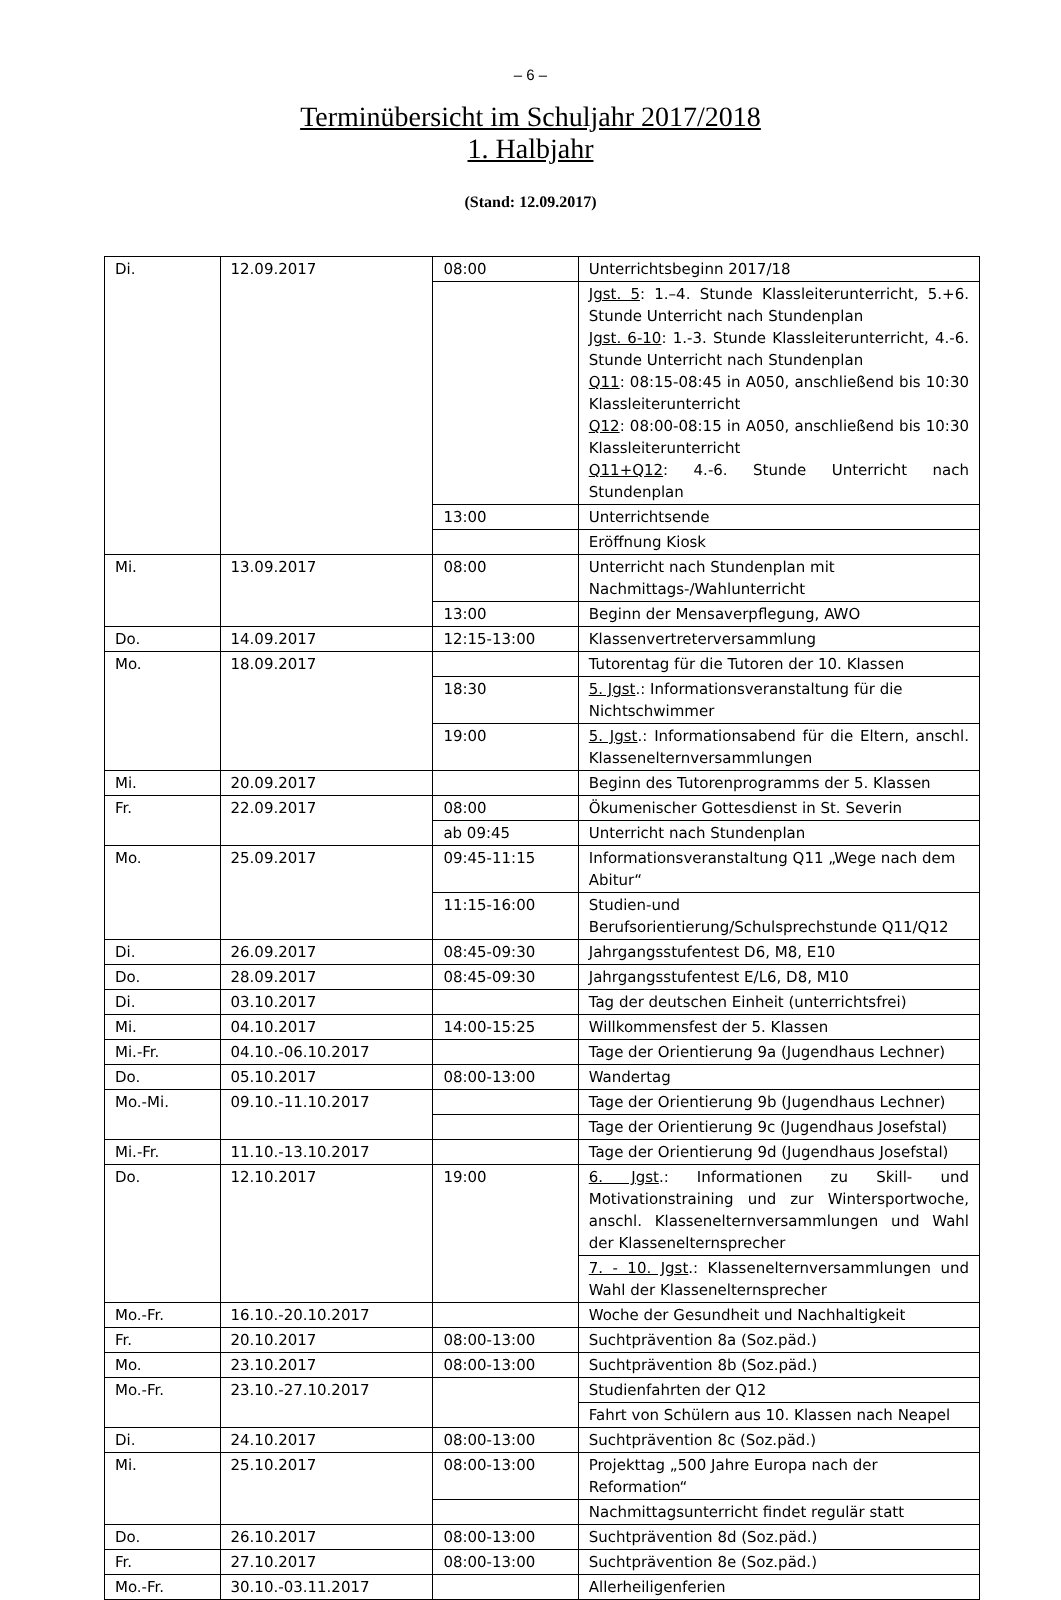– 6 –
Terminübersicht im Schuljahr 2017/2018
1. Halbjahr
(Stand: 12.09.2017)
| Di. | 12.09.2017 | 08:00 | Unterrichtsbeginn 2017/18 |
| | | | Jgst. 5 : 1.–4. Stunde Klassleiterunterricht, 5.+6. Stunde Unterricht nach Stundenplan Jgst. 6-10 : 1.-3. Stunde Klassleiterunterricht, 4.-6. Stunde Unterricht nach Stundenplan Q11 : 08:15-08:45 in A050, anschließend bis 10:30 Klassleiterunterricht Q12 : 08:00-08:15 in A050, anschließend bis 10:30 Klassleiterunterricht Q11+Q12 : 4.-6. Stunde Unterricht nach Stundenplan |
| | | 13:00 | Unterrichtsende |
| | | | Eröffnung Kiosk |
| Mi. | 13.09.2017 | 08:00 | Unterricht nach Stundenplan mit Nachmittags-/Wahlunterricht |
| | | 13:00 | Beginn der Mensaverpflegung, AWO |
| Do. | 14.09.2017 | 12:15-13:00 | Klassenvertreterversammlung |
| Mo. | 18.09.2017 | | Tutorentag für die Tutoren der 10. Klassen |
| | | 18:30 | 5. Jgst .: Informationsveranstaltung für die Nichtschwimmer |
| | | 19:00 | 5. Jgst .: Informationsabend für die Eltern, anschl. Klassenelternversammlungen |
| Mi. | 20.09.2017 | | Beginn des Tutorenprogramms der 5. Klassen |
| Fr. | 22.09.2017 | 08:00 | Ökumenischer Gottesdienst in St. Severin |
| | | ab 09:45 | Unterricht nach Stundenplan |
| Mo. | 25.09.2017 | 09:45-11:15 | Informationsveranstaltung Q11 „Wege nach dem Abitur“ |
| | | 11:15-16:00 | Studien-und Berufsorientierung/Schulsprechstunde Q11/Q12 |
| Di. | 26.09.2017 | 08:45-09:30 | Jahrgangsstufentest D6, M8, E10 |
| Do. | 28.09.2017 | 08:45-09:30 | Jahrgangsstufentest E/L6, D8, M10 |
| Di. | 03.10.2017 | | Tag der deutschen Einheit (unterrichtsfrei) |
| Mi. | 04.10.2017 | 14:00-15:25 | Willkommensfest der 5. Klassen |
| Mi.-Fr. | 04.10.-06.10.2017 | | Tage der Orientierung 9a (Jugendhaus Lechner) |
| Do. | 05.10.2017 | 08:00-13:00 | Wandertag |
| Mo.-Mi. | 09.10.-11.10.2017 | | Tage der Orientierung 9b (Jugendhaus Lechner) |
| | | | Tage der Orientierung 9c (Jugendhaus Josefstal) |
| Mi.-Fr. | 11.10.-13.10.2017 | | Tage der Orientierung 9d (Jugendhaus Josefstal) |
| Do. | 12.10.2017 | 19:00 | 6. Jgst .: Informationen zu Skill- und Motivationstraining und zur Wintersportwoche, anschl. Klassenelternversammlungen und Wahl der Klassenelternsprecher |
| | | | 7. - 10. Jgst .: Klassenelternversammlungen und Wahl der Klassenelternsprecher |
| Mo.-Fr. | 16.10.-20.10.2017 | | Woche der Gesundheit und Nachhaltigkeit |
| Fr. | 20.10.2017 | 08:00-13:00 | Suchtprävention 8a (Soz.päd.) |
| Mo. | 23.10.2017 | 08:00-13:00 | Suchtprävention 8b (Soz.päd.) |
| Mo.-Fr. | 23.10.-27.10.2017 | | Studienfahrten der Q12 |
| | | | Fahrt von Schülern aus 10. Klassen nach Neapel |
| Di. | 24.10.2017 | 08:00-13:00 | Suchtprävention 8c (Soz.päd.) |
| Mi. | 25.10.2017 | 08:00-13:00 | Projekttag „500 Jahre Europa nach der Reformation“ |
| | | | Nachmittagsunterricht findet regulär statt |
| Do. | 26.10.2017 | 08:00-13:00 | Suchtprävention 8d (Soz.päd.) |
| Fr. | 27.10.2017 | 08:00-13:00 | Suchtprävention 8e (Soz.päd.) |
| Mo.-Fr. | 30.10.-03.11.2017 | | Allerheiligenferien |